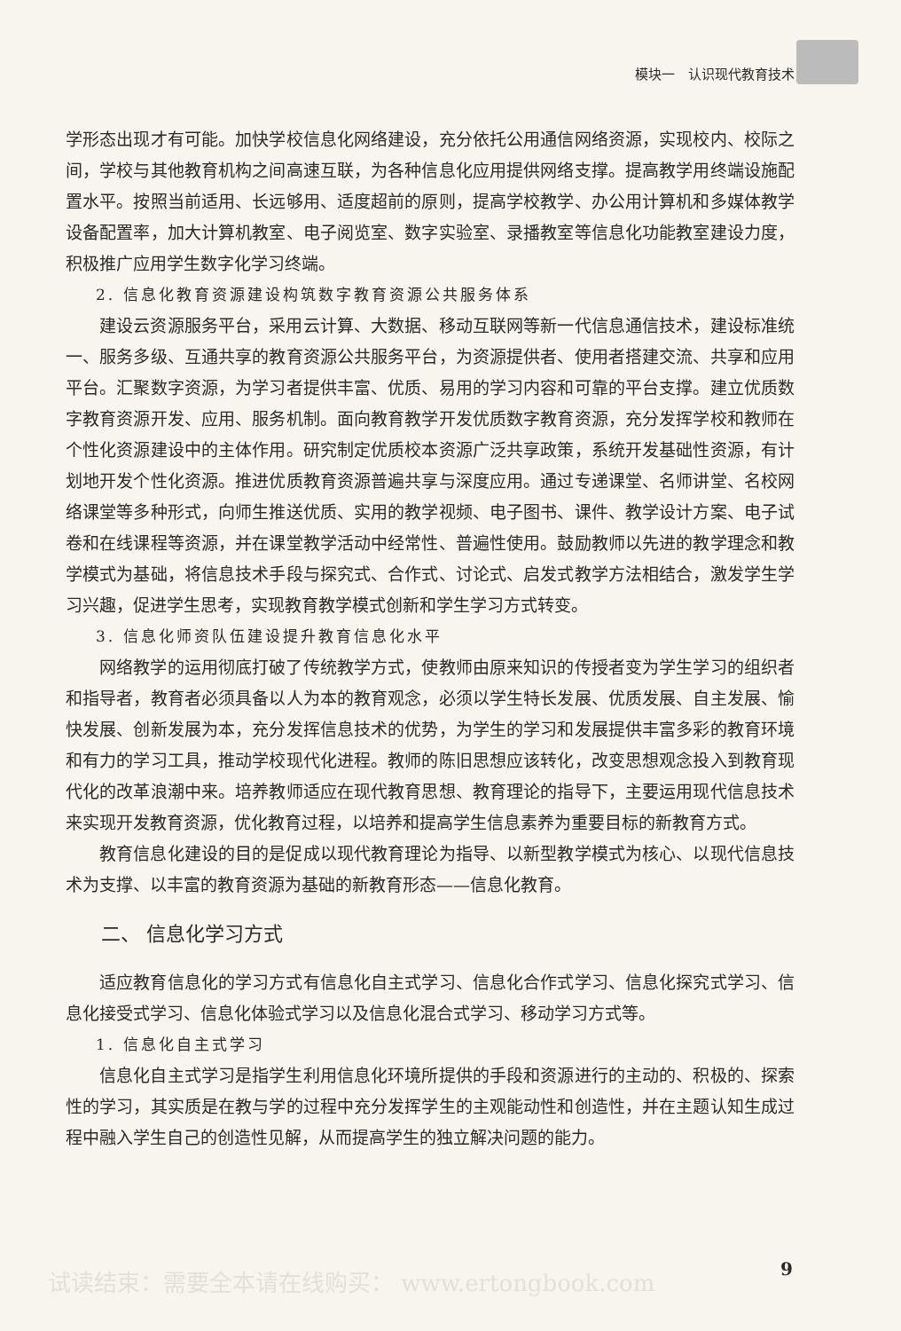模块一　认识现代教育技术
学形态出现才有可能。加快学校信息化网络建设，充分依托公用通信网络资源，实现校内、校际之间，学校与其他教育机构之间高速互联，为各种信息化应用提供网络支撑。提高教学用终端设施配置水平。按照当前适用、长远够用、适度超前的原则，提高学校教学、办公用计算机和多媒体教学设备配置率，加大计算机教室、电子阅览室、数字实验室、录播教室等信息化功能教室建设力度，积极推广应用学生数字化学习终端。
2. 信息化教育资源建设构筑数字教育资源公共服务体系
建设云资源服务平台，采用云计算、大数据、移动互联网等新一代信息通信技术，建设标准统一、服务多级、互通共享的教育资源公共服务平台，为资源提供者、使用者搭建交流、共享和应用平台。汇聚数字资源，为学习者提供丰富、优质、易用的学习内容和可靠的平台支撑。建立优质数字教育资源开发、应用、服务机制。面向教育教学开发优质数字教育资源，充分发挥学校和教师在个性化资源建设中的主体作用。研究制定优质校本资源广泛共享政策，系统开发基础性资源，有计划地开发个性化资源。推进优质教育资源普遍共享与深度应用。通过专递课堂、名师讲堂、名校网络课堂等多种形式，向师生推送优质、实用的教学视频、电子图书、课件、教学设计方案、电子试卷和在线课程等资源，并在课堂教学活动中经常性、普遍性使用。鼓励教师以先进的教学理念和教学模式为基础，将信息技术手段与探究式、合作式、讨论式、启发式教学方法相结合，激发学生学习兴趣，促进学生思考，实现教育教学模式创新和学生学习方式转变。
3. 信息化师资队伍建设提升教育信息化水平
网络教学的运用彻底打破了传统教学方式，使教师由原来知识的传授者变为学生学习的组织者和指导者，教育者必须具备以人为本的教育观念，必须以学生特长发展、优质发展、自主发展、愉快发展、创新发展为本，充分发挥信息技术的优势，为学生的学习和发展提供丰富多彩的教育环境和有力的学习工具，推动学校现代化进程。教师的陈旧思想应该转化，改变思想观念投入到教育现代化的改革浪潮中来。培养教师适应在现代教育思想、教育理论的指导下，主要运用现代信息技术来实现开发教育资源，优化教育过程，以培养和提高学生信息素养为重要目标的新教育方式。
教育信息化建设的目的是促成以现代教育理论为指导、以新型教学模式为核心、以现代信息技术为支撑、以丰富的教育资源为基础的新教育形态——信息化教育。
二、 信息化学习方式
适应教育信息化的学习方式有信息化自主式学习、信息化合作式学习、信息化探究式学习、信息化接受式学习、信息化体验式学习以及信息化混合式学习、移动学习方式等。
1. 信息化自主式学习
信息化自主式学习是指学生利用信息化环境所提供的手段和资源进行的主动的、积极的、探索性的学习，其实质是在教与学的过程中充分发挥学生的主观能动性和创造性，并在主题认知生成过程中融入学生自己的创造性见解，从而提高学生的独立解决问题的能力。
试读结束：需要全本请在线购买： www.ertongbook.com
9